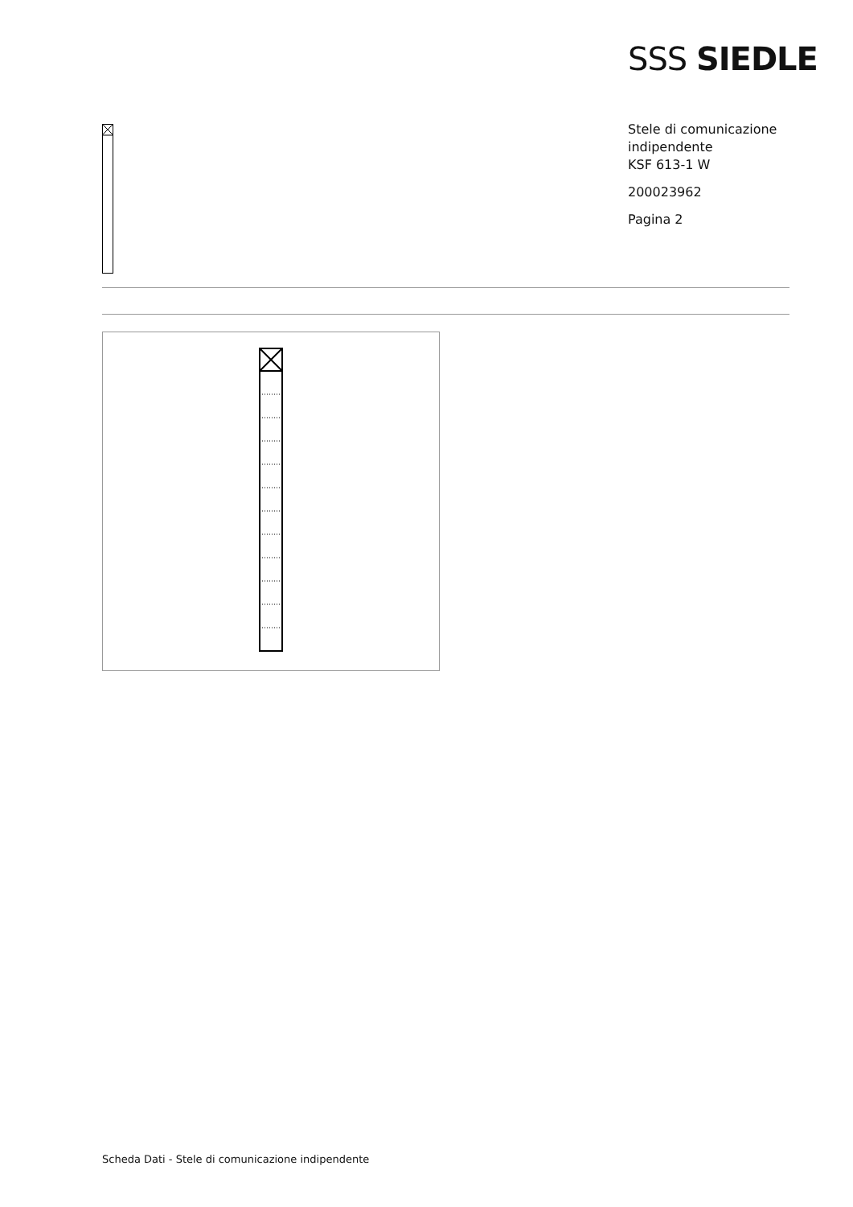SSS SIEDLE
Stele di comunicazione
indipendente
KSF 613-1 W
200023962
Pagina 2
Scheda Dati - Stele di comunicazione indipendente